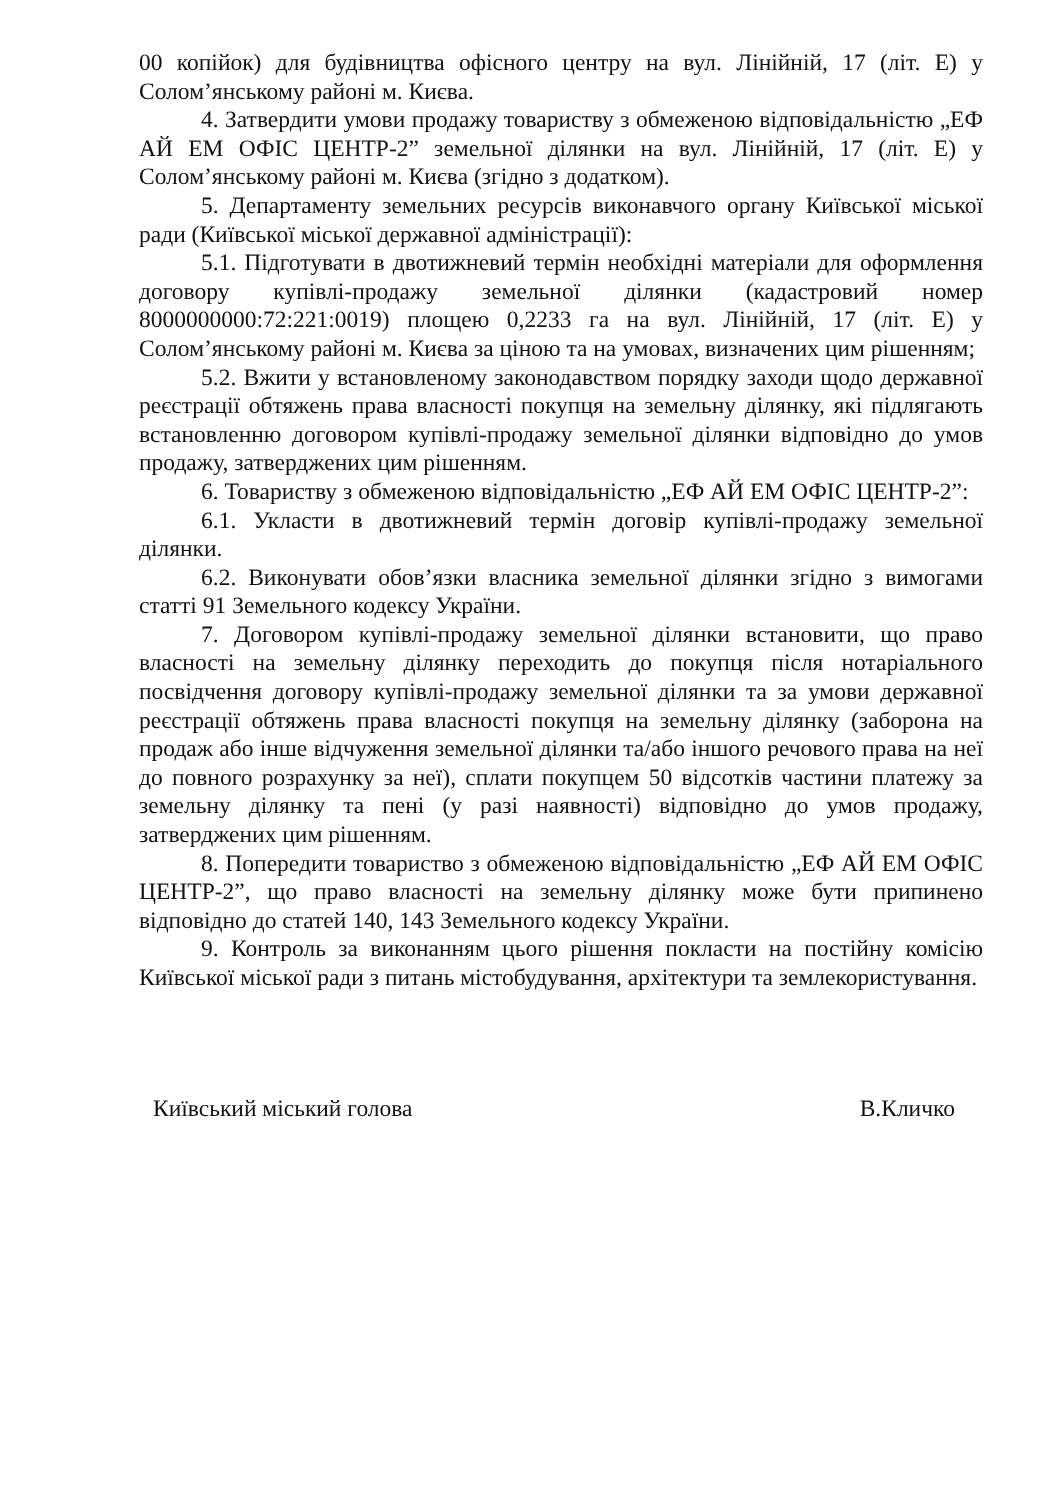00 копійок) для будівництва офісного центру на вул. Лінійній, 17 (літ. Е) у Солом’янському районі м. Києва.
4. Затвердити умови продажу товариству з обмеженою відповідальністю „ЕФ АЙ ЕМ ОФІС ЦЕНТР-2” земельної ділянки на вул. Лінійній, 17 (літ. Е) у Солом’янському районі м. Києва (згідно з додатком).
5. Департаменту земельних ресурсів виконавчого органу Київської міської ради (Київської міської державної адміністрації):
5.1. Підготувати в двотижневий термін необхідні матеріали для оформлення договору купівлі-продажу земельної ділянки (кадастровий номер 8000000000:72:221:0019) площею 0,2233 га на вул. Лінійній, 17 (літ. Е) у Солом’янському районі м. Києва за ціною та на умовах, визначених цим рішенням;
5.2. Вжити у встановленому законодавством порядку заходи щодо державної реєстрації обтяжень права власності покупця на земельну ділянку, які підлягають встановленню договором купівлі-продажу земельної ділянки відповідно до умов продажу, затверджених цим рішенням.
6. Товариству з обмеженою відповідальністю „ЕФ АЙ ЕМ ОФІС ЦЕНТР-2”:
6.1. Укласти в двотижневий термін договір купівлі-продажу земельної ділянки.
6.2. Виконувати обов’язки власника земельної ділянки згідно з вимогами статті 91 Земельного кодексу України.
7. Договором купівлі-продажу земельної ділянки встановити, що право власності на земельну ділянку переходить до покупця після нотаріального посвідчення договору купівлі-продажу земельної ділянки та за умови державної реєстрації обтяжень права власності покупця на земельну ділянку (заборона на продаж або інше відчуження земельної ділянки та/або іншого речового права на неї до повного розрахунку за неї), сплати покупцем 50 відсотків частини платежу за земельну ділянку та пені (у разі наявності) відповідно до умов продажу, затверджених цим рішенням.
8. Попередити товариство з обмеженою відповідальністю „ЕФ АЙ ЕМ ОФІС ЦЕНТР-2”, що право власності на земельну ділянку може бути припинено відповідно до статей 140, 143 Земельного кодексу України.
9. Контроль за виконанням цього рішення покласти на постійну комісію Київської міської ради з питань містобудування, архітектури та землекористування.
Київський міський голова В.Кличко